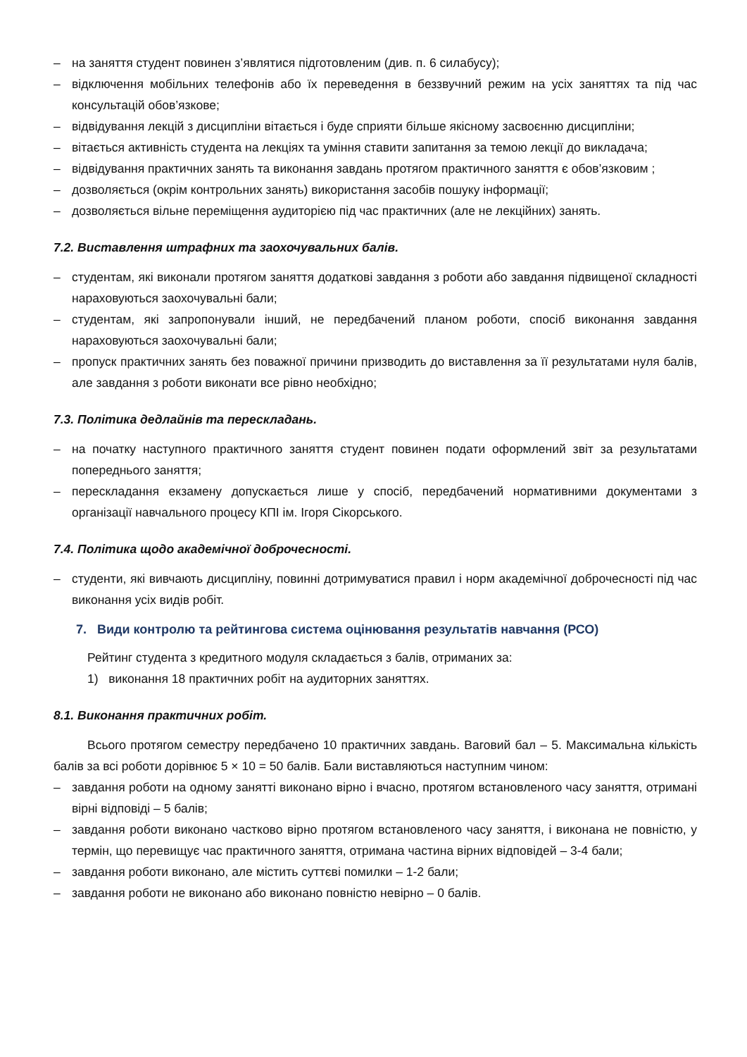– на заняття студент повинен з’являтися підготовленим (див. п. 6 силабусу);
– відключення мобільних телефонів або їх переведення в беззвучний режим на усіх заняттях та під час консультацій обов’язкове;
– відвідування лекцій з дисципліни вітається і буде сприяти більше якісному засвоєнню дисципліни;
– вітається активність студента на лекціях та уміння ставити запитання за темою лекції до викладача;
– відвідування практичних занять та виконання завдань протягом практичного заняття є обов’язковим ;
– дозволяється (окрім контрольних занять) використання засобів пошуку інформації;
– дозволяється вільне переміщення аудиторією під час практичних (але не лекційних) занять.
7.2. Виставлення штрафних та заохочувальних балів.
– студентам, які виконали протягом заняття додаткові завдання з роботи або завдання підвищеної складності нараховуються заохочувальні бали;
– студентам, які запропонували інший, не передбачений планом роботи, спосіб виконання завдання нараховуються заохочувальні бали;
– пропуск практичних занять без поважної причини призводить до виставлення за її результатами нуля балів, але завдання з роботи виконати все рівно необхідно;
7.3. Політика дедлайнів та перескладань.
– на початку наступного практичного заняття студент повинен подати оформлений звіт за результатами попереднього заняття;
– перескладання екзамену допускається лише у спосіб, передбачений нормативними документами з організації навчального процесу КПІ ім. Ігоря Сікорського.
7.4. Політика щодо академічної доброчесності.
– студенти, які вивчають дисципліну, повинні дотримуватися правил і норм академічної доброчесності під час виконання усіх видів робіт.
7. Види контролю та рейтингова система оцінювання результатів навчання (РСО)
Рейтинг студента з кредитного модуля складається з балів, отриманих за:
1) виконання 18 практичних робіт на аудиторних заняттях.
8.1. Виконання практичних робіт.
Всього протягом семестру передбачено 10 практичних завдань. Ваговий бал – 5. Максимальна кількість балів за всі роботи дорівнює 5 × 10 = 50 балів. Бали виставляються наступним чином:
– завдання роботи на одному занятті виконано вірно і вчасно, протягом встановленого часу заняття, отримані вірні відповіді – 5 балів;
– завдання роботи виконано частково вірно протягом встановленого часу заняття, і виконана не повністю, у термін, що перевищує час практичного заняття, отримана частина вірних відповідей – 3-4 бали;
– завдання роботи виконано, але містить суттєві помилки – 1-2 бали;
– завдання роботи не виконано або виконано повністю невірно – 0 балів.